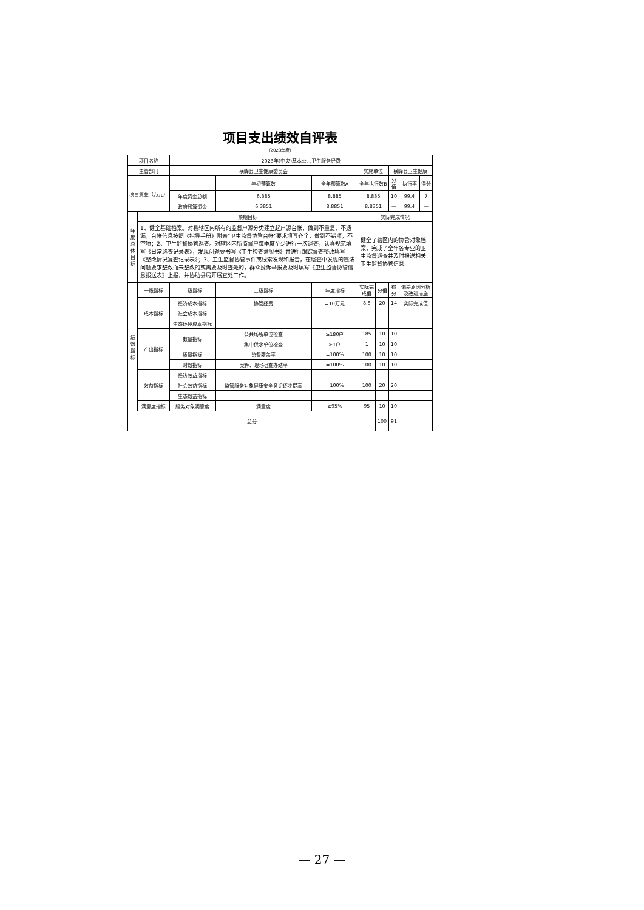项目支出绩效自评表
（2023年度）
| 项目名称 | | 2023年(中央)基本公共卫生服务经费 | | | | | | | | |
| 主管部门 | | 横峰县卫生健康委员会 | | | | 实施单位 | | 横峰县卫生健康 | | |
| 项目资金（万元） | | | | 年初预算数 | 全年预算数A | 全年执行数B | | 分值 | 执行率 | 得分 |
| | | 年度资金总额 | | 6.385 | 8.885 | 8.835 | | 10 | 99.4 | 7 |
| | | 政府预算资金 | | 6.3851 | 8.8851 | 8.8351 | | — | 99.4 | — |
| 年度总体目标 | 预期目标 | | | | | 实际完成情况 | | | | |
| | 1、健全基础档案。对县辖区内所有的监督户源分类建立起户源台帐，做到不重复、不遗漏，台帐信息按照《指导手册》附表"卫生监督协管台帐"要求填写齐全，做到不错项，不空项；2、卫生监督协管巡查。对辖区内所监督户每季度至少进行一次巡查，认真规范填写《日常巡查记录表》，发现问题要书写《卫生检查意见书》并进行跟踪督查整改填写《整改情况复查记录表》；3、卫生监督协管事件或线索发现和报告，在巡查中发现的违法问题要求整改而未整改的或需要及时查处的，群众投诉举报要及时填写《卫生监督协管信息报送表》上报，并协助县局开展查处工作。 | | | | | 健全了辖区内的协管对象档案，完成了全年各专业的卫生监督巡查并及时报送相关卫生监督协管信息 | | | | |
| 绩效指标 | 一级指标 | 二级指标 | 三级指标 | | 年度指标 | 实际完成值 | 分值 | 得分 | 偏差原因分析及改进措施 | |
| | 成本指标 | 经济成本指标 | 协管经费 | | =10万元 | 8.8 | 20 | 14 | 实际完成值 | |
| | | 社会成本指标 | | | | | | | | |
| | | 生态环境成本指标 | | | | | | | | |
| | 产出指标 | 数量指标 | 公共场所单位检查 | | ≥180户 | 185 | 10 | 10 | | |
| | | | 集中供水单位检查 | | ≥1户 | 1 | 10 | 10 | | |
| | | 质量指标 | 监督覆盖率 | | =100% | 100 | 10 | 10 | | |
| | | 时效指标 | 案件、现场검查办结率 | | =100% | 100 | 10 | 10 | | |
| | 效益指标 | 经济效益指标 | | | | | | | | |
| | | 社会效益指标 | 监管服务对象健康安全意识逐步提高 | | =100% | 100 | 20 | 20 | | |
| | | 生态效益指标 | | | | | | | | |
| | 满意度指标 | 服务对象满意度 | 满意度 | | ≥95% | 95 | 10 | 10 | | |
| 总分 | | | | | | | 100 | 91 | | |
— 27 —